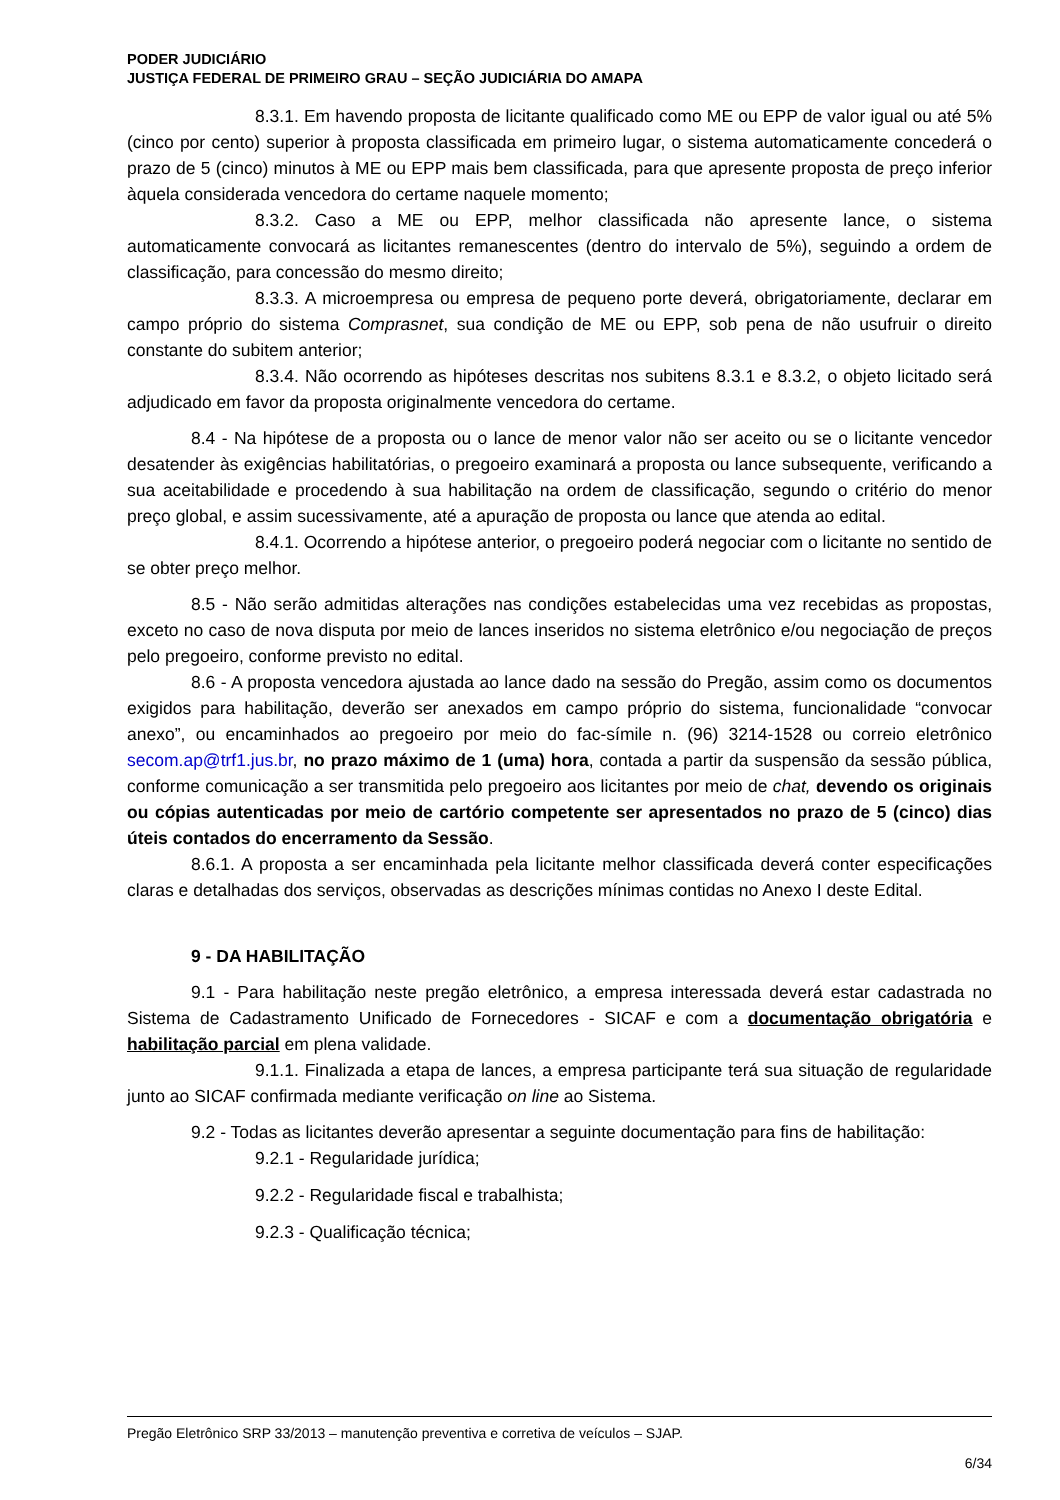PODER JUDICIÁRIO
JUSTIÇA FEDERAL DE PRIMEIRO GRAU – SEÇÃO JUDICIÁRIA DO AMAPA
8.3.1. Em havendo proposta de licitante qualificado como ME ou EPP de valor igual ou até 5% (cinco por cento) superior à proposta classificada em primeiro lugar, o sistema automaticamente concederá o prazo de 5 (cinco) minutos à ME ou EPP mais bem classificada, para que apresente proposta de preço inferior àquela considerada vencedora do certame naquele momento;
8.3.2. Caso a ME ou EPP, melhor classificada não apresente lance, o sistema automaticamente convocará as licitantes remanescentes (dentro do intervalo de 5%), seguindo a ordem de classificação, para concessão do mesmo direito;
8.3.3. A microempresa ou empresa de pequeno porte deverá, obrigatoriamente, declarar em campo próprio do sistema Comprasnet, sua condição de ME ou EPP, sob pena de não usufruir o direito constante do subitem anterior;
8.3.4. Não ocorrendo as hipóteses descritas nos subitens 8.3.1 e 8.3.2, o objeto licitado será adjudicado em favor da proposta originalmente vencedora do certame.
8.4 - Na hipótese de a proposta ou o lance de menor valor não ser aceito ou se o licitante vencedor desatender às exigências habilitatórias, o pregoeiro examinará a proposta ou lance subsequente, verificando a sua aceitabilidade e procedendo à sua habilitação na ordem de classificação, segundo o critério do menor preço global, e assim sucessivamente, até a apuração de proposta ou lance que atenda ao edital.
8.4.1. Ocorrendo a hipótese anterior, o pregoeiro poderá negociar com o licitante no sentido de se obter preço melhor.
8.5 - Não serão admitidas alterações nas condições estabelecidas uma vez recebidas as propostas, exceto no caso de nova disputa por meio de lances inseridos no sistema eletrônico e/ou negociação de preços pelo pregoeiro, conforme previsto no edital.
8.6 - A proposta vencedora ajustada ao lance dado na sessão do Pregão, assim como os documentos exigidos para habilitação, deverão ser anexados em campo próprio do sistema, funcionalidade “convocar anexo”, ou encaminhados ao pregoeiro por meio do fac-símile n. (96) 3214-1528 ou correio eletrônico secom.ap@trf1.jus.br, no prazo máximo de 1 (uma) hora, contada a partir da suspensão da sessão pública, conforme comunicação a ser transmitida pelo pregoeiro aos licitantes por meio de chat, devendo os originais ou cópias autenticadas por meio de cartório competente ser apresentados no prazo de 5 (cinco) dias úteis contados do encerramento da Sessão.
8.6.1. A proposta a ser encaminhada pela licitante melhor classificada deverá conter especificações claras e detalhadas dos serviços, observadas as descrições mínimas contidas no Anexo I deste Edital.
9 - DA HABILITAÇÃO
9.1 - Para habilitação neste pregão eletrônico, a empresa interessada deverá estar cadastrada no Sistema de Cadastramento Unificado de Fornecedores - SICAF e com a documentação obrigatória e habilitação parcial em plena validade.
9.1.1. Finalizada a etapa de lances, a empresa participante terá sua situação de regularidade junto ao SICAF confirmada mediante verificação on line ao Sistema.
9.2 - Todas as licitantes deverão apresentar a seguinte documentação para fins de habilitação:
9.2.1 - Regularidade jurídica;
9.2.2 - Regularidade fiscal e trabalhista;
9.2.3 - Qualificação técnica;
Pregão Eletrônico SRP 33/2013 – manutenção preventiva e corretiva de veículos – SJAP.
6/34